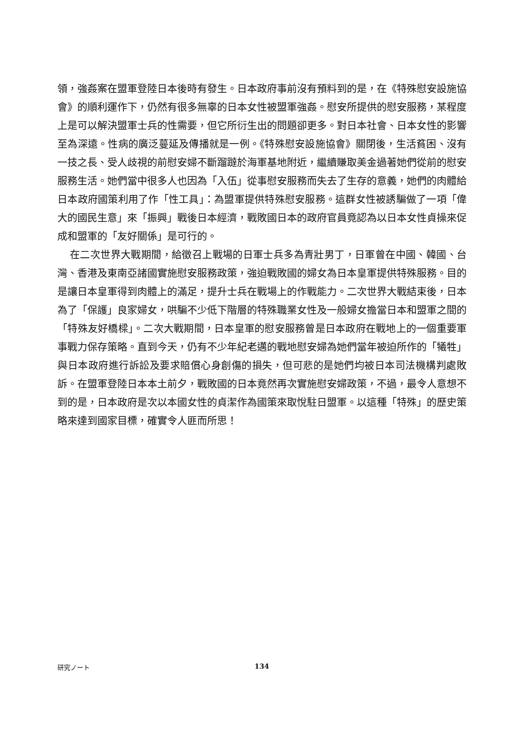領，強姦案在盟軍登陸日本後時有發生。日本政府事前沒有預料到的是，在《特殊慰安設施協會》的順利運作下，仍然有很多無辜的日本女性被盟軍強姦。慰安所提供的慰安服務，某程度上是可以解決盟軍士兵的性需要，但它所衍生出的問題卻更多。對日本社會、日本女性的影響至為深遠。性病的廣泛蔓延及傳播就是一例。《特殊慰安設施協會》關閉後，生活貧困、沒有一技之長、受人歧視的前慰安婦不斷蹓躂於海軍基地附近，繼續賺取美金過著她們從前的慰安服務生活。她們當中很多人也因為「入伍」從事慰安服務而失去了生存的意義，她們的肉體給日本政府國策利用了作「性工具」：為盟軍提供特殊慰安服務。這群女性被誘騙做了一項「偉大的國民生意」來「振興」戰後日本經濟，戰敗國日本的政府官員竟認為以日本女性貞操來促成和盟軍的「友好關係」是可行的。
在二次世界大戰期間，給徵召上戰場的日軍士兵多為青壯男丁，日軍曾在中國、韓國、台灣、香港及東南亞諸國實施慰安服務政策，強迫戰敗國的婦女為日本皇軍提供特殊服務。目的是讓日本皇軍得到肉體上的滿足，提升士兵在戰場上的作戰能力。二次世界大戰結束後，日本為了「保護」良家婦女，哄騙不少低下階層的特殊職業女性及一般婦女擔當日本和盟軍之間的「特殊友好橋樑」。二次大戰期間，日本皇軍的慰安服務曾是日本政府在戰地上的一個重要軍事戰力保存策略。直到今天，仍有不少年紀老邁的戰地慰安婦為她們當年被迫所作的「犧牲」與日本政府進行訴訟及要求賠償心身創傷的損失，但可悲的是她們均被日本司法機構判處敗訴。在盟軍登陸日本本土前夕，戰敗國的日本竟然再次實施慰安婦政策，不過，最令人意想不到的是，日本政府是次以本國女性的貞潔作為國策來取悅駐日盟軍。以這種「特殊」的歷史策略來達到國家目標，確實令人匪而所思！
研究ノート 134